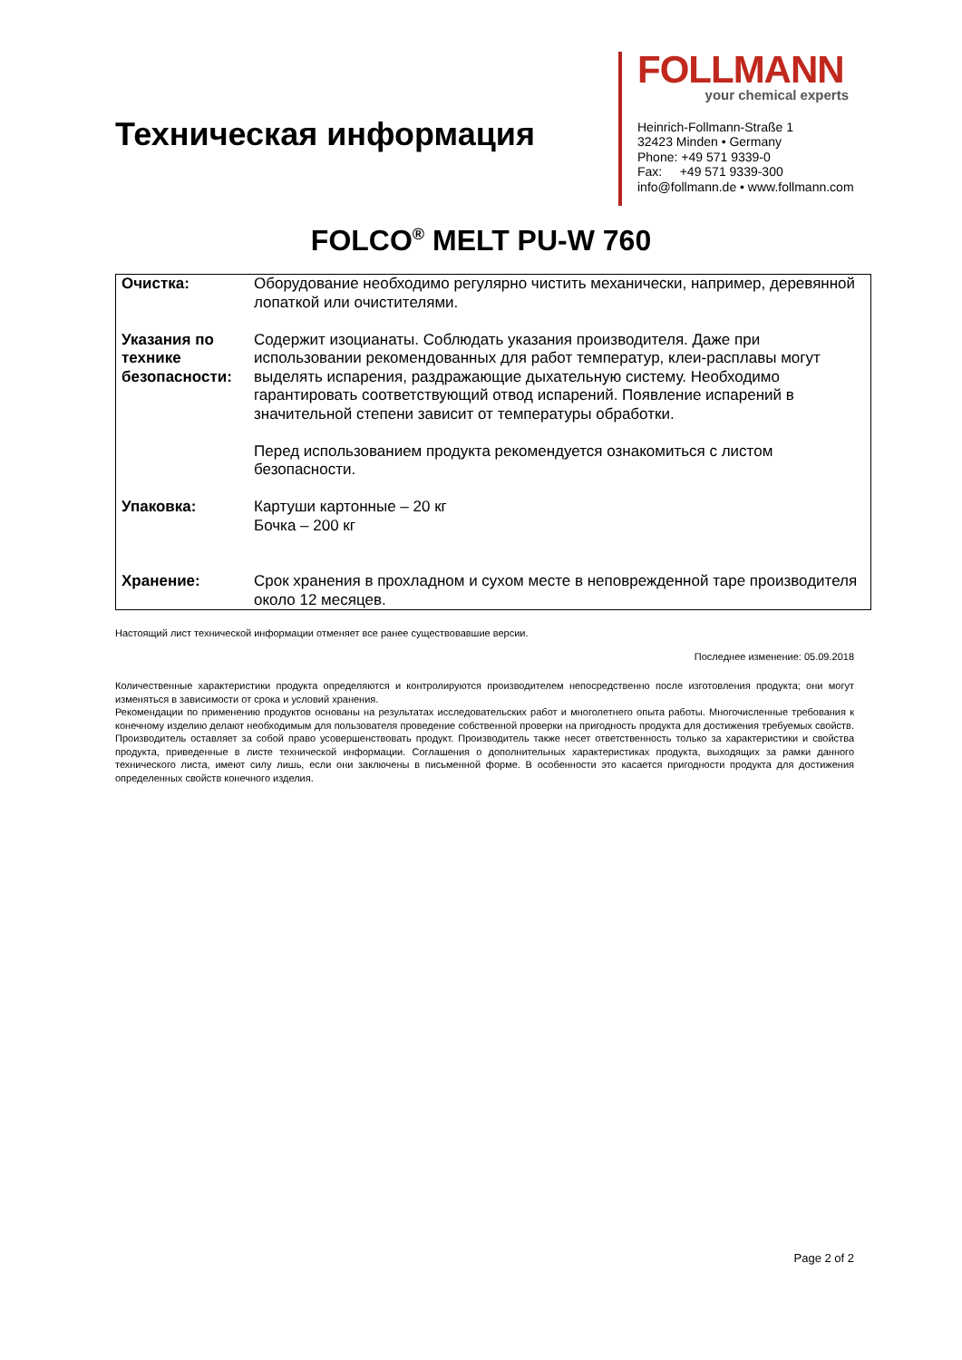Техническая информация
FOLLMANN
your chemical experts
Heinrich-Follmann-Straße 1
32423 Minden • Germany
Phone: +49 571 9339-0
Fax: +49 571 9339-300
info@follmann.de • www.follmann.com
FOLCO<sup>®</sup> MELT PU-W 760
| Очистка: | Оборудование необходимо регулярно чистить механически, например, деревянной лопаткой или очистителями. |
| Указания по технике безопасности: | Содержит изоцианаты. Соблюдать указания производителя. Даже при использовании рекомендованных для работ температур, клеи-расплавы могут выделять испарения, раздражающие дыхательную систему. Необходимо гарантировать соответствующий отвод испарений. Появление испарений в значительной степени зависит от температуры обработки. Перед использованием продукта рекомендуется ознакомиться с листом безопасности. |
| Упаковка: | Картуши картонные – 20 кг Бочка – 200 кг |
| Хранение: | Срок хранения в прохладном и сухом месте в неповрежденной таре производителя около 12 месяцев. |
Настоящий лист технической информации отменяет все ранее существовавшие версии.
Последнее изменение: 05.09.2018
Количественные характеристики продукта определяются и контролируются производителем непосредственно после изготовления продукта; они могут изменяться в зависимости от срока и условий хранения.
Рекомендации по применению продуктов основаны на результатах исследовательских работ и многолетнего опыта работы. Многочисленные требования к конечному изделию делают необходимым для пользователя проведение собственной проверки на пригодность продукта для достижения требуемых свойств. Производитель оставляет за собой право усовершенствовать продукт. Производитель также несет ответственность только за характеристики и свойства продукта, приведенные в листе технической информации. Соглашения о дополнительных характеристиках продукта, выходящих за рамки данного технического листа, имеют силу лишь, если они заключены в письменной форме. В особенности это касается пригодности продукта для достижения определенных свойств конечного изделия.
Page 2 of 2